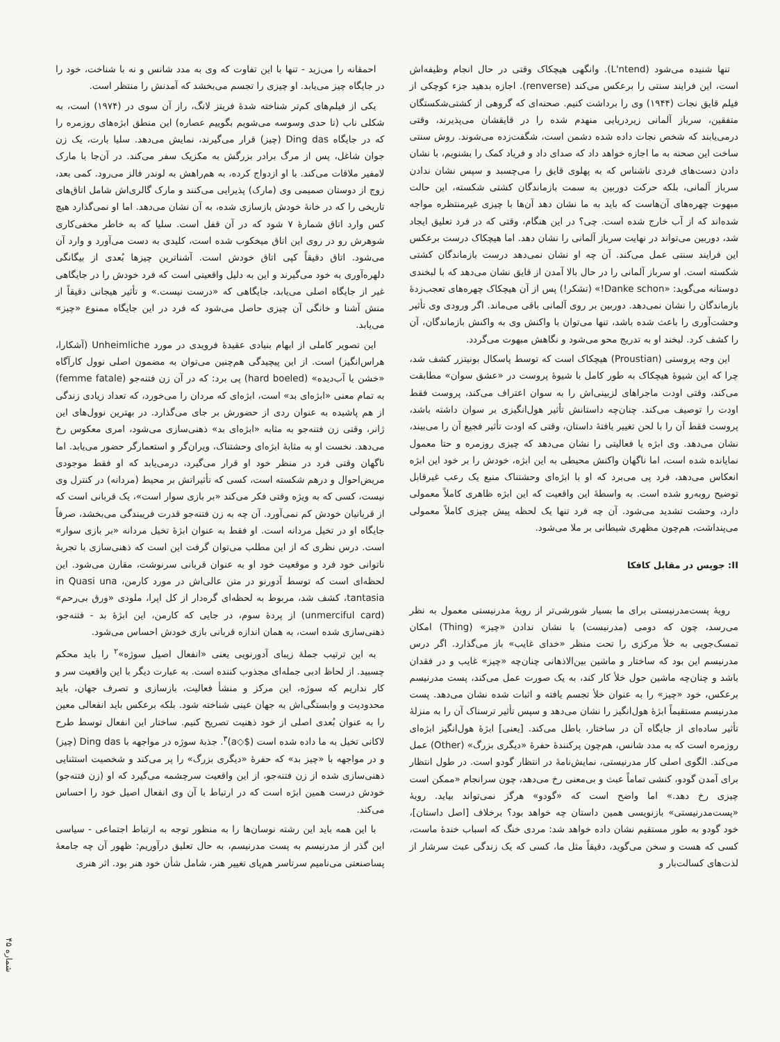تنها شنیده می‌شود (L'ntend). وانگهی هیچکاک وقتی در حال انجام وظیفه‌اش است، این فرایند سنتی را برعکس می‌کند (renverse). اجازه بدهید جزء کوچکی از فیلم قایق نجات (۱۹۴۴) وی را برداشت کنیم. صحنه‌ای که گروهی از کشتی‌شکستگان متفقین، سرباز آلمانی زیردریایی منهدم شده را در قایقشان می‌پذیرند، وقتی درمی‌یابند که شخص نجات داده شده دشمن است، شگفت‌زده می‌شوند. روش سنتی ساخت این صحنه به ما اجازه خواهد داد که صدای داد و فریاد کمک را بشنویم، با نشان دادن دست‌های فردی ناشناس که به پهلوی قایق را می‌چسبد و سپس نشان ندادن سرباز آلمانی، بلکه حرکت دوربین به سمت بازماندگان کشتی شکسته، این حالت مبهوت چهره‌های آن‌هاست که باید به ما نشان دهد آن‌ها با چیزی غیرمنتظره مواجه شده‌اند که از آب خارج شده است. چی؟ در این هنگام، وقتی که در فرد تعلیق ایجاد شد، دوربین می‌تواند در نهایت سرباز آلمانی را نشان دهد. اما هیچکاک درست برعکس این فرایند سنتی عمل می‌کند. آن چه او نشان نمی‌دهد درست بازماندگان کشتی شکسته است. او سرباز آلمانی را در حال بالا آمدن از قایق نشان می‌دهد که با لبخندی دوستانه می‌گوید: «Danke schon!» (تشکر!) پس از آن هیچکاک چهره‌های تعجب‌زدهٔ بازماندگان را نشان نمی‌دهد. دوربین بر روی آلمانی باقی می‌ماند. اگر ورودی وی تأثیر وحشت‌آوری را باعث شده باشد، تنها می‌توان با واکنش وی به واکنش بازماندگان، آن را کشف کرد. لبخند او به تدریج محو می‌شود و نگاهش مبهوت می‌گردد.
این وجه پروستی (Proustian) هیچکاک است که توسط پاسکال بونیتزر کشف شد، چرا که این شیوهٔ هیچکاک به طور کامل با شیوهٔ پروست در «عشق سوان» مطابقت می‌کند، وقتی اودت ماجراهای لزبینی‌اش را به سوان اعتراف می‌کند، پروست فقط اودت را توصیف می‌کند. چنان‌چه داستانش تأثیر هول‌انگیزی بر سوان داشته باشد، پروست فقط آن را با لحن تغییر یافتهٔ داستان، وقتی که اودت تأثیر فجیع آن را می‌بیند، نشان می‌دهد. وی ابژه یا فعالیتی را نشان می‌دهد که چیزی روزمره و حتا معمول نمایانده شده است، اما ناگهان واکنش محیطی به این ابژه، خودش را بر خود این ابژه انعکاس می‌دهد، فرد پی می‌برد که او با ابژه‌ای وحشتناک منبع یک رعب غیرقابل توضیح روبه‌رو شده است. به واسطهٔ این واقعیت که این ابژه ظاهری کاملاً معمولی دارد، وحشت تشدید می‌شود. آن چه فرد تنها یک لحظه پیش چیزی کاملاً معمولی می‌پنداشت، هم‌چون مظهری شیطانی بر ملا می‌شود.
II: جویس در مقابل کافکا
رویهٔ پست‌مدرنیستی برای ما بسیار شورشی‌تر از رویهٔ مدرنیستی معمول به نظر می‌رسد، چون که دومی (مدرنیست) با نشان ندادن «چیز» (Thing) امکان تمسک‌جویی به خلأ مرکزی را تحت منظر «خدای غایب» باز می‌گذارد. اگر درس مدرنیسم این بود که ساختار و ماشین بین‌الاذهانی چنان‌چه «چیز» غایب و در فقدان باشد و چنان‌چه ماشین حول خلأ کار کند، به یک صورت عمل می‌کند، پست مدرنیسم برعکس، خود «چیز» را به عنوان خلأ تجسم یافته و اثبات شده نشان می‌دهد. پست مدرنیسم مستقیماً ابژهٔ هول‌انگیز را نشان می‌دهد و سپس تأثیر ترسناک آن را به منزلهٔ تأثیر ساده‌ای از جایگاه آن در ساختار، باطل می‌کند. [یعنی] ابژهٔ هول‌انگیز ابژه‌ای روزمره است که به مدد شانس، هم‌چون پرکنندهٔ حفرهٔ «دیگری بزرگ» (Other) عمل می‌کند. الگوی اصلی کار مدرنیستی، نمایش‌نامهٔ در انتظار گودو است. در طول انتظار برای آمدن گودو، کنشی تماماً عبث و بی‌معنی رخ می‌دهد، چون سرانجام «ممکن است چیزی رخ دهد.» اما واضح است که «گودو» هرگز نمی‌تواند بیاید. رویهٔ «پست‌مدرنیستی» بازنویسی همین داستان چه خواهد بود؟ برخلاف [اصل داستان]، خود گودو به طور مستقیم نشان داده خواهد شد: مردی خنگ که اسباب خندهٔ ماست، کسی که هست و سخن می‌گوید، دقیقاً مثل ما، کسی که یک زندگی عبث سرشار از لذت‌های کسالت‌بار و
احمقانه را می‌زید - تنها با این تفاوت که وی به مدد شانس و نه با شناخت، خود را در جایگاه چیز می‌یابد. او چیزی را تجسم می‌بخشد که آمدنش را منتظر است.
یکی از فیلم‌های کم‌تر شناخته شدهٔ فریتز لانگ، راز آن سوی در (۱۹۷۴) است، به شکلی ناب (تا حدی وسوسه می‌شویم بگوییم عصاره) این منطق ابژه‌های روزمره را که در جایگاه Ding das (چیز) قرار می‌گیرند، نمایش می‌دهد. سلیا بارت، یک زن جوان شاغل، پس از مرگ برادر بزرگش به مکزیک سفر می‌کند. در آن‌جا با مارک لامفیر ملاقات می‌کند. با او ازدواج کرده، به هم‌راهش به لوندر فالز می‌رود. کمی بعد، زوج از دوستان صمیمی وی (مارک) پذیرایی می‌کنند و مارک گالری‌اش شامل اتاق‌های تاریخی را که در خانهٔ خودش بازسازی شده، به آن نشان می‌دهد. اما او نمی‌گذارد هیچ کس وارد اتاق شمارهٔ ۷ شود که در آن قفل است. سلیا که به خاطر مخفی‌کاری شوهرش رو در روی این اتاق میخکوب شده است، کلیدی به دست می‌آورد و وارد آن می‌شود. اتاق دقیقاً کپی اتاق خودش است. آشناترین چیزها بُعدی از بیگانگی دلهره‌آوری به خود می‌گیرند و این به دلیل واقعیتی است که فرد خودش را در جایگاهی غیر از جایگاه اصلی می‌یابد، جایگاهی که «درست نیست.» و تأثیر هیجانی دقیقاً از منش آشنا و خانگی آن چیزی حاصل می‌شود که فرد در این جایگاه ممنوع «چیز» می‌یابد.
این تصویر کاملی از ابهام بنیادی عقیدهٔ فرویدی در مورد Unheimliche (آشکارا، هراس‌انگیز) است. از این پیچیدگی هم‌چنین می‌توان به مضمون اصلی نوول کارآگاه «خشن یا آب‌دیده» (hard boeled) پی برد: که در آن زن فتنه‌جو (femme fatale) به تمام معنی «ابژه‌ای بد» است، ابژه‌ای که مردان را می‌خورد، که تعداد زیادی زندگی از هم پاشیده به عنوان ردی از حضورش بر جای می‌گذارد. در بهترین نوول‌های این ژانر، وقتی زن فتنه‌جو به مثابه «ابژه‌ای بد» ذهنی‌سازی می‌شود، امری معکوس رخ می‌دهد. نخست او به مثابهٔ ابژه‌ای وحشتناک، ویران‌گر و استعمارگر حضور می‌یابد. اما ناگهان وقتی فرد در منظر خود او قرار می‌گیرد، درمی‌یابد که او فقط موجودی مریض‌احوال و درهم شکسته است، کسی که تأثیراتش بر محیط (مردانه) در کنترل وی نیست، کسی که به ویژه وقتی فکر می‌کند «بر بازی سوار است»، یک قربانی است که از قربانیان خودش کم نمی‌آورد. آن چه به زن فتنه‌جو قدرت فریبندگی می‌بخشد، صرفاً جایگاه او در تخیل مردانه است. او فقط به عنوان ابژهٔ تخیل مردانه «بر بازی سوار» است. درس نظری که از این مطلب می‌توان گرفت این است که ذهنی‌سازی با تجربهٔ ناتوانی خود فرد و موقعیت خود او به عنوان قربانی سرنوشت، مقارن می‌شود. این لحظه‌ای است که توسط آدورنو در متن عالی‌اش در مورد کارمن، in Quasi una tantasia، کشف شد، مربوط به لحظه‌ای گره‌دار از کل اپرا، ملودی «ورق بی‌رحم» (unmerciful card) از پردهٔ سوم، در جایی که کارمن، این ابژهٔ بد - فتنه‌جو، ذهنی‌سازی شده است، به همان اندازه قربانی بازی خودش احساس می‌شود.
به این ترتیب جملهٔ زیبای آدورنویی یعنی «انفعال اصیل سوژه»<sup>۲</sup> را باید محکم چسبید. از لحاظ ادبی جمله‌ای مجذوب کننده است. به عبارت دیگر با این واقعیت سر و کار نداریم که سوژه، این مرکز و منشأ فعالیت، بازسازی و تصرف جهان، باید محدودیت و وابستگی‌اش به جهان عینی شناخته شود. بلکه برعکس باید انفعالی معین را به عنوان بُعدی اصلی از خود ذهنیت تصریح کنیم. ساختار این انفعال توسط طرح لاکانی تخیل به ما داده شده است ($◇a)<sup>۳</sup>. جذبهٔ سوژه در مواجهه با Ding das (چیز) و در مواجهه با «چیز بد» که حفرهٔ «دیگری بزرگ» را پر می‌کند و شخصیت استثنایی ذهنی‌سازی شده از زن فتنه‌جو، از این واقعیت سرچشمه می‌گیرد که او (زن فتنه‌جو) خودش درست همین ابژه است که در ارتباط با آن وی انفعال اصیل خود را احساس می‌کند.
با این همه باید این رشته نوسان‌ها را به منظور توجه به ارتباط اجتماعی - سیاسی این گذر از مدرنیسم به پست مدرنیسم، به حال تعلیق درآوریم: ظهور آن چه جامعهٔ پساصنعتی می‌نامیم سرتاسر هم‌پای تغییر هنر، شامل شأن خود هنر بود. اثر هنری
شماره ۴۵